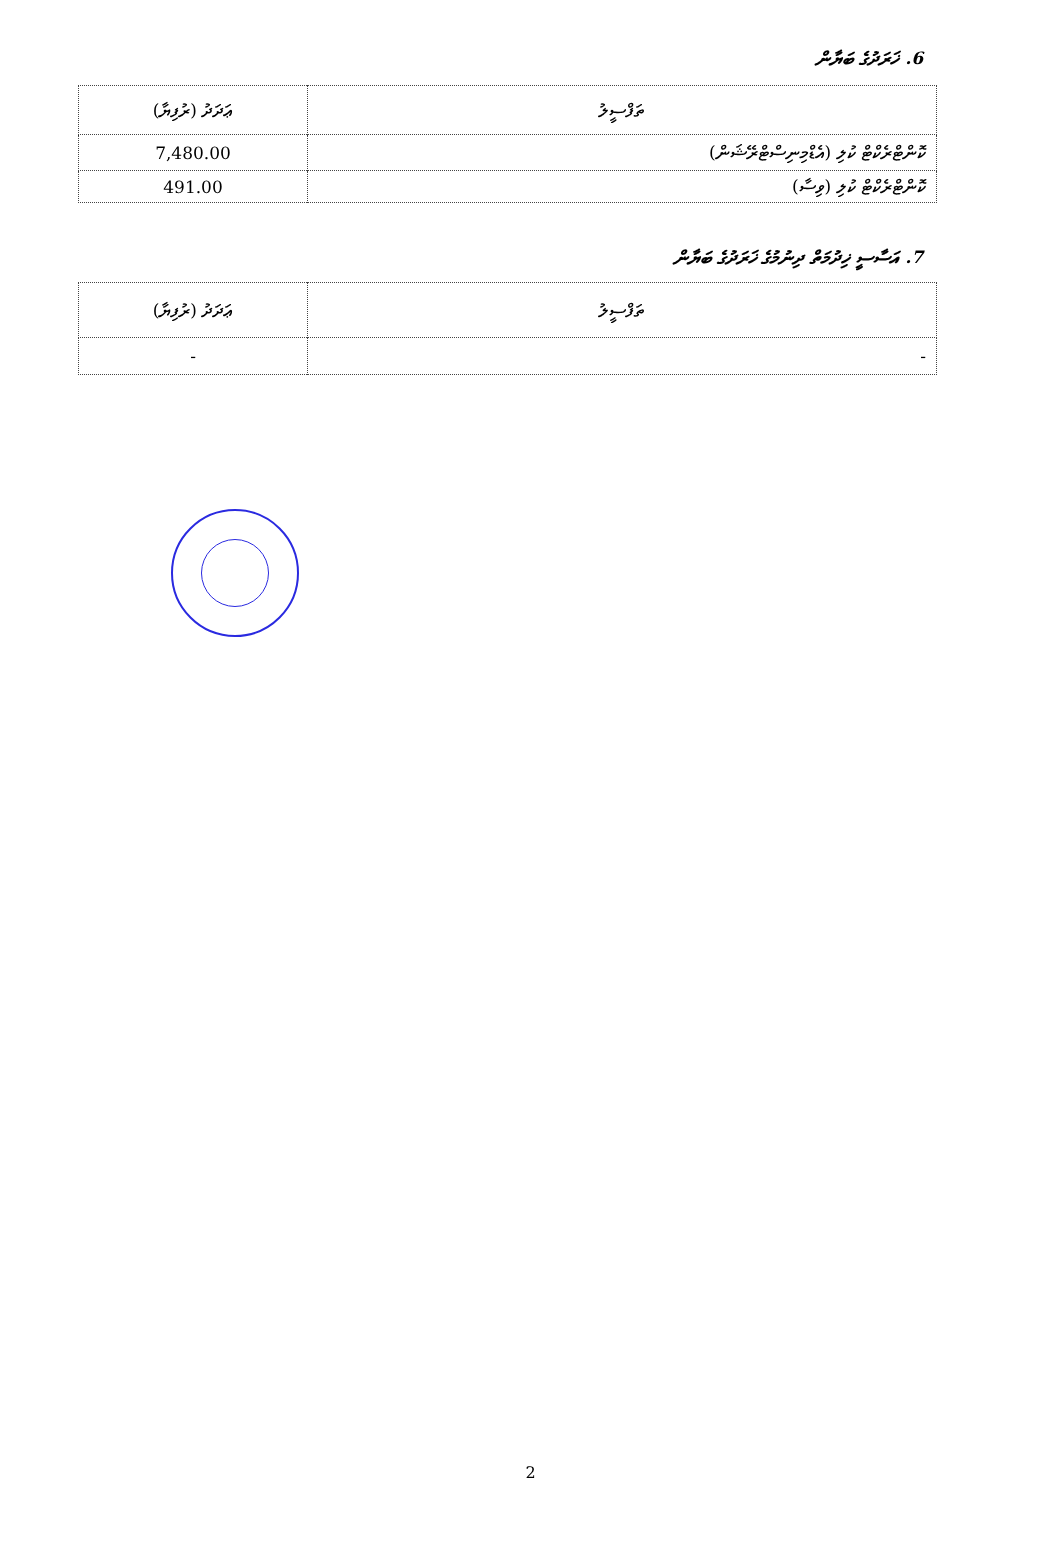6. ޚަރަދުގެ ބަޔާން
| ތަފްސީލު | ޢަދަދު (ރުފިޔާ) |
| --- | --- |
| ކޮންޓްރެކްޓް ކުލި (އެޑްމިނިސްޓްރޭޝަން) | 7,480.00 |
| ކޮންޓްރެކްޓް ކުލި (ވިސާ) | 491.00 |
7. އަސާސީ ޚިދުމަތް ދިނުމުގެ ޚަރަދުގެ ބަޔާން
| ތަފްސީލު | ޢަދަދު (ރުފިޔާ) |
| --- | --- |
| - | - |
2